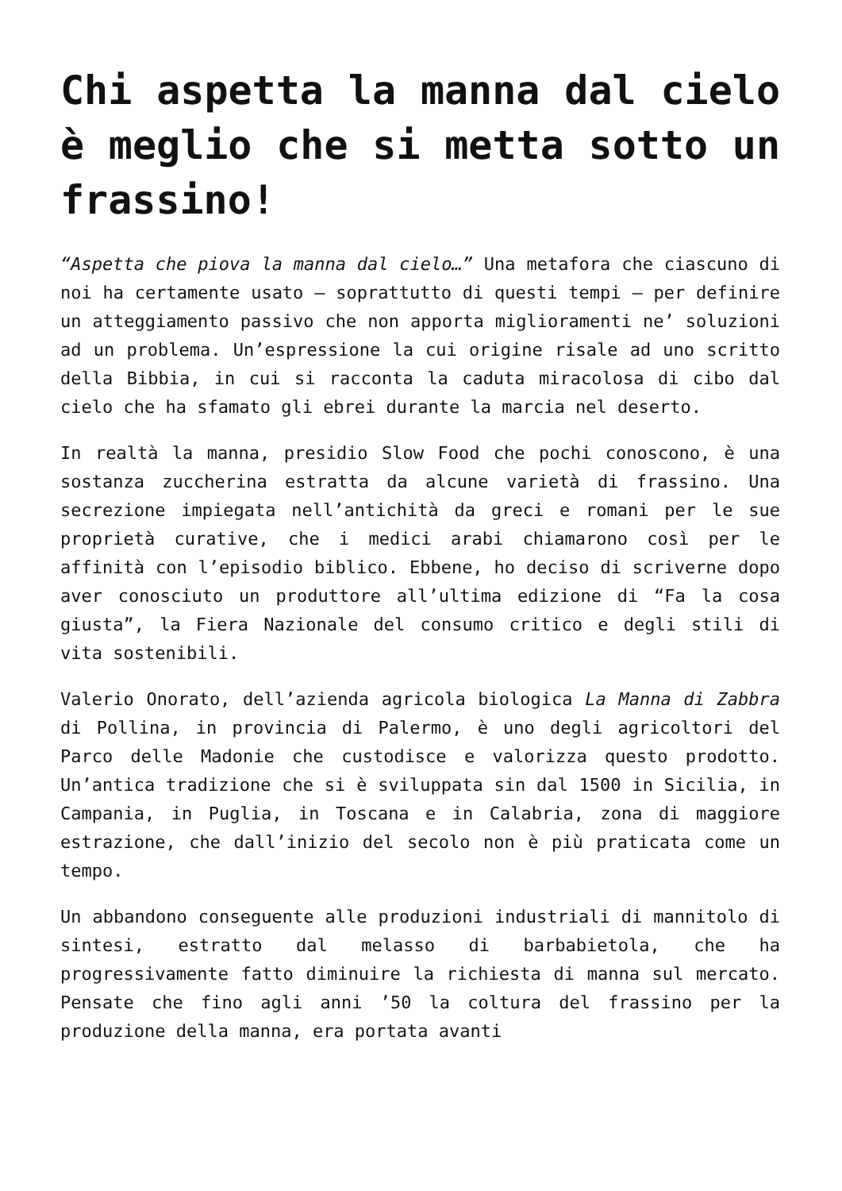Chi aspetta la manna dal cielo è meglio che si metta sotto un frassino!
“Aspetta che piova la manna dal cielo…” Una metafora che ciascuno di noi ha certamente usato – soprattutto di questi tempi – per definire un atteggiamento passivo che non apporta miglioramenti ne’ soluzioni ad un problema. Un’espressione la cui origine risale ad uno scritto della Bibbia, in cui si racconta la caduta miracolosa di cibo dal cielo che ha sfamato gli ebrei durante la marcia nel deserto.
In realtà la manna, presidio Slow Food che pochi conoscono, è una sostanza zuccherina estratta da alcune varietà di frassino. Una secrezione impiegata nell’antichità da greci e romani per le sue proprietà curative, che i medici arabi chiamarono così per le affinità con l’episodio biblico. Ebbene, ho deciso di scriverne dopo aver conosciuto un produttore all’ultima edizione di “Fa la cosa giusta”, la Fiera Nazionale del consumo critico e degli stili di vita sostenibili.
Valerio Onorato, dell’azienda agricola biologica La Manna di Zabbra di Pollina, in provincia di Palermo, è uno degli agricoltori del Parco delle Madonie che custodisce e valorizza questo prodotto. Un’antica tradizione che si è sviluppata sin dal 1500 in Sicilia, in Campania, in Puglia, in Toscana e in Calabria, zona di maggiore estrazione, che dall’inizio del secolo non è più praticata come un tempo.
Un abbandono conseguente alle produzioni industriali di mannitolo di sintesi, estratto dal melasso di barbabietola, che ha progressivamente fatto diminuire la richiesta di manna sul mercato. Pensate che fino agli anni ’50 la coltura del frassino per la produzione della manna, era portata avanti